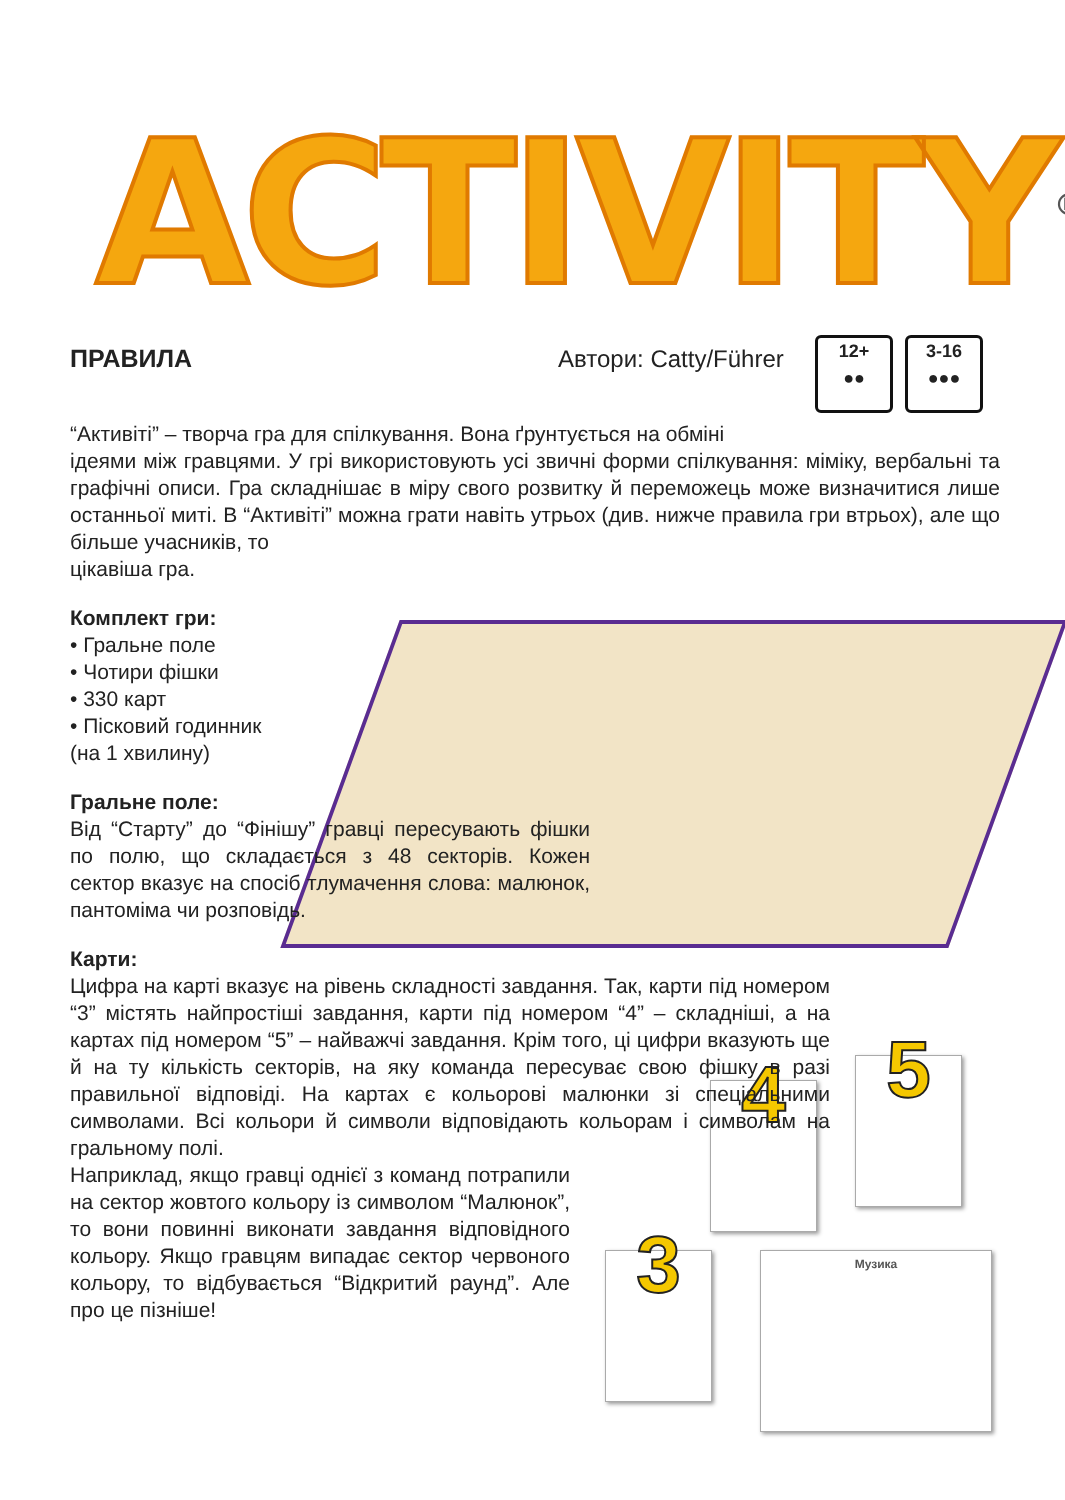ACTIVITY<sup>®</sup>
ПРАВИЛА Автори: Catty/Führer
12+
●●
3-16
●●●
4 5
3 Музика
“Активіті” – творча гра для спілкування. Вона ґрунтується на обміні
ідеями між гравцями. У грі використовують усі звичні форми спілкування: міміку, вербальні та графічні описи. Гра складнішає в міру свого розвитку й переможець може визначитися лише останньої миті. В “Активіті” можна грати навіть утрьох (див. нижче правила гри втрьох), але що більше учасників, то
цікавіша гра.
Комплект гри:
• Гральне поле
• Чотири фішки
• 330 карт
• Пісковий годинник
(на 1 хвилину)
Гральне поле:
Від “Старту” до “Фінішу” гравці пересувають фішки по полю, що складається з 48 секторів. Кожен сектор вказує на спосіб тлумачення слова: малюнок, пантоміма чи розповідь.
Карти:
Цифра на карті вказує на рівень складності завдання. Так, карти під номером “3” містять найпростіші завдання, карти під номером “4” – складніші, а на картах під номером “5” – найважчі завдання. Крім того, ці цифри вказують ще й на ту кількість секторів, на яку команда пересуває свою фішку в разі правильної відповіді. На картах є кольорові малюнки зі спеціальними символами. Всі кольори й символи відповідають кольорам і символам на гральному полі.
Наприклад, якщо гравці однієї з команд потрапили на сектор жовтого кольору із символом “Малюнок”, то вони повинні виконати завдання відповідного кольору. Якщо гравцям випадає сектор червоного кольору, то відбувається “Відкритий раунд”. Але про це пізніше!